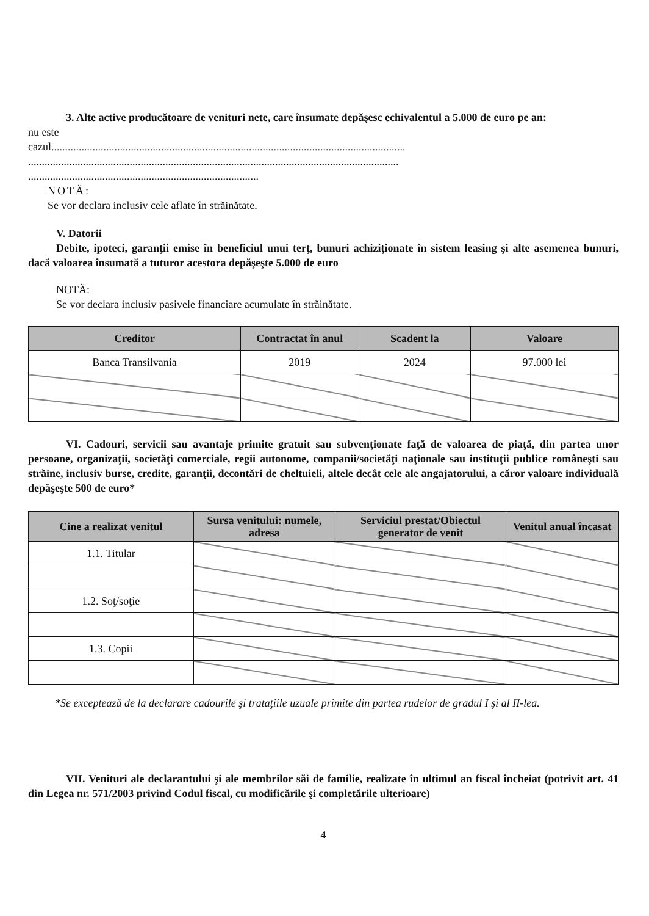3. Alte active producătoare de venituri nete, care însumate depăşesc echivalentul a 5.000 de euro pe an:
nu este
cazul.................................................................................................................................
.......................................................................................................................................
....................................................................................
NOTĂ:
Se vor declara inclusiv cele aflate în străinătate.
V. Datorii
Debite, ipoteci, garanţii emise în beneficiul unui terţ, bunuri achiziţionate în sistem leasing şi alte asemenea bunuri, dacă valoarea însumată a tuturor acestora depăşeşte 5.000 de euro
NOTĂ:
Se vor declara inclusiv pasivele financiare acumulate în străinătate.
| Creditor | Contractat în anul | Scadent la | Valoare |
| --- | --- | --- | --- |
| Banca Transilvania | 2019 | 2024 | 97.000 lei |
VI. Cadouri, servicii sau avantaje primite gratuit sau subvenţionate faţă de valoarea de piaţă, din partea unor persoane, organizaţii, societăţi comerciale, regii autonome, companii/societăţi naţionale sau instituţii publice româneşti sau străine, inclusiv burse, credite, garanţii, decontări de cheltuieli, altele decât cele ale angajatorului, a căror valoare individuală depăşeşte 500 de euro*
| Cine a realizat venitul | Sursa venitului: numele, adresa | Serviciul prestat/Obiectul generator de venit | Venitul anual încasat |
| --- | --- | --- | --- |
| 1.1. Titular | | | |
| 1.2. Soţ/soţie | | | |
| 1.3. Copii | | | |
*Se exceptează de la declarare cadourile şi trataţiile uzuale primite din partea rudelor de gradul I şi al II-lea.
VII. Venituri ale declarantului şi ale membrilor săi de familie, realizate în ultimul an fiscal încheiat (potrivit art. 41 din Legea nr. 571/2003 privind Codul fiscal, cu modificările şi completările ulterioare)
4